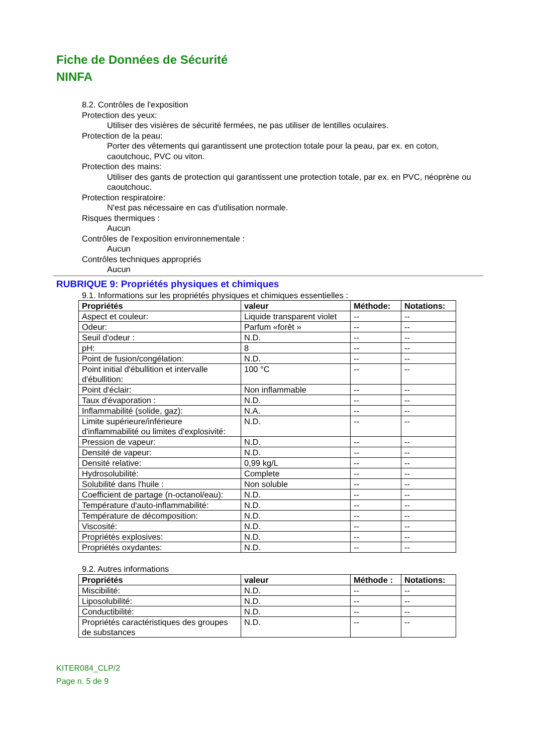Fiche de Données de Sécurité
NINFA
8.2. Contrôles de l'exposition
Protection des yeux:
Utiliser des visières de sécurité fermées, ne pas utiliser de lentilles oculaires.
Protection de la peau:
Porter des vêtements qui garantissent une protection totale pour la peau, par ex. en coton, caoutchouc, PVC ou viton.
Protection des mains:
Utiliser des gants de protection qui garantissent une protection totale, par ex. en PVC, néoprène ou caoutchouc.
Protection respiratoire:
N'est pas nécessaire en cas d'utilisation normale.
Risques thermiques :
Aucun
Contrôles de l'exposition environnementale :
Aucun
Contrôles techniques appropriés
Aucun
RUBRIQUE 9: Propriétés physiques et chimiques
9.1. Informations sur les propriétés physiques et chimiques essentielles :
| Propriétés | valeur | Méthode: | Notations: |
| --- | --- | --- | --- |
| Aspect et couleur: | Liquide transparent violet | -- | -- |
| Odeur: | Parfum «forêt » | -- | -- |
| Seuil d'odeur : | N.D. | -- | -- |
| pH: | 8 | -- | -- |
| Point de fusion/congélation: | N.D. | -- | -- |
| Point initial d'ébullition et intervalle d'ébullition: | 100 °C | -- | -- |
| Point d'éclair: | Non inflammable | -- | -- |
| Taux d'évaporation : | N.D. | -- | -- |
| Inflammabilité (solide, gaz): | N.A. | -- | -- |
| Limite supérieure/inférieure d'inflammabilité ou limites d'explosivité: | N.D. | -- | -- |
| Pression de vapeur: | N.D. | -- | -- |
| Densité de vapeur: | N.D. | -- | -- |
| Densité relative: | 0,99 kg/L | -- | -- |
| Hydrosolubilité: | Complete | -- | -- |
| Solubilité dans l'huile : | Non soluble | -- | -- |
| Coefficient de partage (n-octanol/eau): | N.D. | -- | -- |
| Température d'auto-inflammabilité: | N.D. | -- | -- |
| Température de décomposition: | N.D. | -- | -- |
| Viscosité: | N.D. | -- | -- |
| Propriétés explosives: | N.D. | -- | -- |
| Propriétés oxydantes: | N.D. | -- | -- |
9.2. Autres informations
| Propriétés | valeur | Méthode : | Notations: |
| --- | --- | --- | --- |
| Miscibilité: | N.D. | -- | -- |
| Liposolubilité: | N.D. | -- | -- |
| Conductibilité: | N.D. | -- | -- |
| Propriétés caractéristiques des groupes de substances | N.D. | -- | -- |
KITER084_CLP/2
Page n. 5 de 9